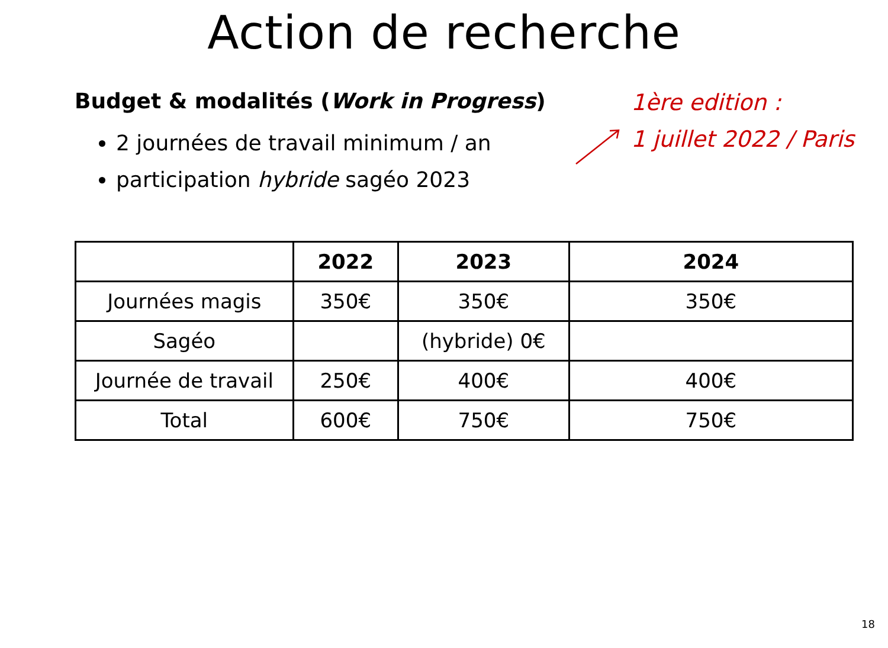Action de recherche
Budget & modalités (Work in Progress)
2 journées de travail minimum / an
participation hybride sagéo 2023
1ère edition :
1 juillet 2022 / Paris
| | 2022 | 2023 | 2024 |
| --- | --- | --- | --- |
| Journées magis | 350€ | 350€ | 350€ |
| Sagéo | | (hybride) 0€ | |
| Journée de travail | 250€ | 400€ | 400€ |
| Total | 600€ | 750€ | 750€ |
18